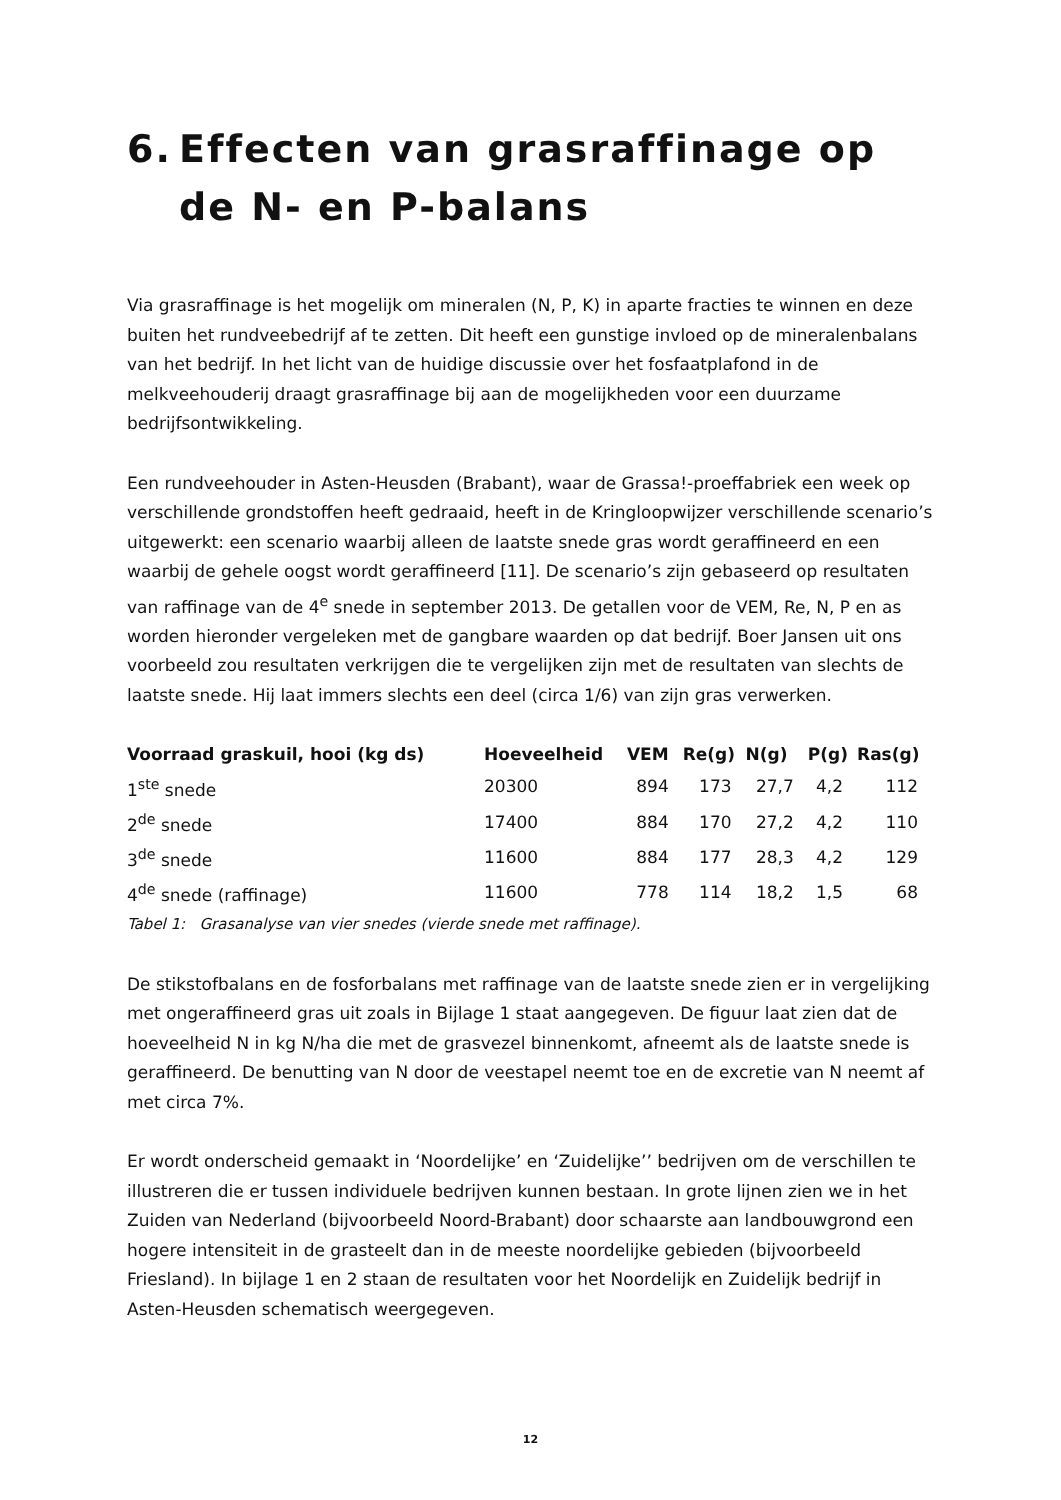6. Effecten van grasraffinage op de N- en P-balans
Via grasraffinage is het mogelijk om mineralen (N, P, K) in aparte fracties te winnen en deze buiten het rundveebedrijf af te zetten. Dit heeft een gunstige invloed op de mineralenbalans van het bedrijf. In het licht van de huidige discussie over het fosfaatplafond in de melkveehouderij draagt grasraffinage bij aan de mogelijkheden voor een duurzame bedrijfsontwikkeling.
Een rundveehouder in Asten-Heusden (Brabant), waar de Grassa!-proeffabriek een week op verschillende grondstoffen heeft gedraaid, heeft in de Kringloopwijzer verschillende scenario’s uitgewerkt: een scenario waarbij alleen de laatste snede gras wordt geraffineerd en een waarbij de gehele oogst wordt geraffineerd [11]. De scenario’s zijn gebaseerd op resultaten van raffinage van de 4<sup>e</sup> snede in september 2013. De getallen voor de VEM, Re, N, P en as worden hieronder vergeleken met de gangbare waarden op dat bedrijf. Boer Jansen uit ons voorbeeld zou resultaten verkrijgen die te vergelijken zijn met de resultaten van slechts de laatste snede. Hij laat immers slechts een deel (circa 1/6) van zijn gras verwerken.
| Voorraad graskuil, hooi (kg ds) | Hoeveelheid | VEM | Re(g) | N(g) | P(g) | Ras(g) |
| --- | --- | --- | --- | --- | --- | --- |
| 1<sup>ste</sup> snede | 20300 | 894 | 173 | 27,7 | 4,2 | 112 |
| 2<sup>de</sup> snede | 17400 | 884 | 170 | 27,2 | 4,2 | 110 |
| 3<sup>de</sup> snede | 11600 | 884 | 177 | 28,3 | 4,2 | 129 |
| 4<sup>de</sup> snede (raffinage) | 11600 | 778 | 114 | 18,2 | 1,5 | 68 |
Tabel 1: Grasanalyse van vier snedes (vierde snede met raffinage).
De stikstofbalans en de fosforbalans met raffinage van de laatste snede zien er in vergelijking met ongeraffineerd gras uit zoals in Bijlage 1 staat aangegeven. De figuur laat zien dat de hoeveelheid N in kg N/ha die met de grasvezel binnenkomt, afneemt als de laatste snede is geraffineerd. De benutting van N door de veestapel neemt toe en de excretie van N neemt af met circa 7%.
Er wordt onderscheid gemaakt in ‘Noordelijke’ en ‘Zuidelijke’’ bedrijven om de verschillen te illustreren die er tussen individuele bedrijven kunnen bestaan. In grote lijnen zien we in het Zuiden van Nederland (bijvoorbeeld Noord-Brabant) door schaarste aan landbouwgrond een hogere intensiteit in de grasteelt dan in de meeste noordelijke gebieden (bijvoorbeeld Friesland). In bijlage 1 en 2 staan de resultaten voor het Noordelijk en Zuidelijk bedrijf in Asten-Heusden schematisch weergegeven.
12